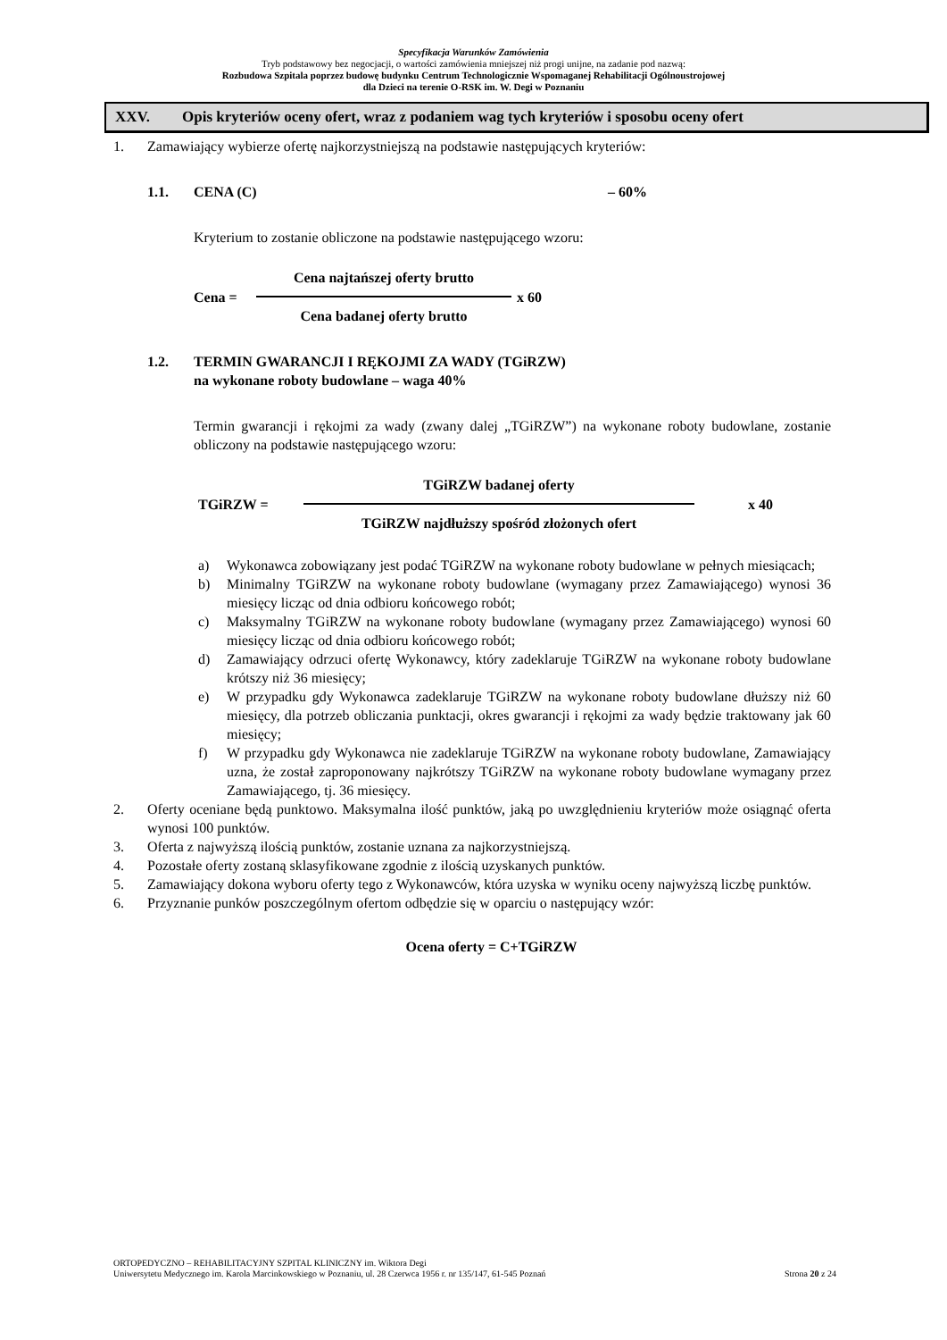Specyfikacja Warunków Zamówienia
Tryb podstawowy bez negocjacji, o wartości zamówienia mniejszej niż progi unijne, na zadanie pod nazwą:
Rozbudowa Szpitala poprzez budowę budynku Centrum Technologicznie Wspomaganej Rehabilitacji Ogólnoustrojowej
dla Dzieci na terenie O-RSK im. W. Degi w Poznaniu
XXV. Opis kryteriów oceny ofert, wraz z podaniem wag tych kryteriów i sposobu oceny ofert
1. Zamawiający wybierze ofertę najkorzystniejszą na podstawie następujących kryteriów:
1.1. CENA (C) – 60%
Kryterium to zostanie obliczone na podstawie następującego wzoru:
Cena =
Cena najtańszej oferty brutto
Cena badanej oferty brutto
x 60
1.2. TERMIN GWARANCJI I RĘKOJMI ZA WADY (TGiRZW)
na wykonane roboty budowlane – waga 40%
Termin gwarancji i rękojmi za wady (zwany dalej „TGiRZW”) na wykonane roboty budowlane, zostanie obliczony na podstawie następującego wzoru:
TGiRZW =
TGiRZW badanej oferty
TGiRZW najdłuższy spośród złożonych ofert
x 40
a) Wykonawca zobowiązany jest podać TGiRZW na wykonane roboty budowlane w pełnych miesiącach;
b) Minimalny TGiRZW na wykonane roboty budowlane (wymagany przez Zamawiającego) wynosi 36 miesięcy licząc od dnia odbioru końcowego robót;
c) Maksymalny TGiRZW na wykonane roboty budowlane (wymagany przez Zamawiającego) wynosi 60 miesięcy licząc od dnia odbioru końcowego robót;
d) Zamawiający odrzuci ofertę Wykonawcy, który zadeklaruje TGiRZW na wykonane roboty budowlane krótszy niż 36 miesięcy;
e) W przypadku gdy Wykonawca zadeklaruje TGiRZW na wykonane roboty budowlane dłuższy niż 60 miesięcy, dla potrzeb obliczania punktacji, okres gwarancji i rękojmi za wady będzie traktowany jak 60 miesięcy;
f) W przypadku gdy Wykonawca nie zadeklaruje TGiRZW na wykonane roboty budowlane, Zamawiający uzna, że został zaproponowany najkrótszy TGiRZW na wykonane roboty budowlane wymagany przez Zamawiającego, tj. 36 miesięcy.
2. Oferty oceniane będą punktowo. Maksymalna ilość punktów, jaką po uwzględnieniu kryteriów może osiągnąć oferta wynosi 100 punktów.
3. Oferta z najwyższą ilością punktów, zostanie uznana za najkorzystniejszą.
4. Pozostałe oferty zostaną sklasyfikowane zgodnie z ilością uzyskanych punktów.
5. Zamawiający dokona wyboru oferty tego z Wykonawców, która uzyska w wyniku oceny najwyższą liczbę punktów.
6. Przyznanie punków poszczególnym ofertom odbędzie się w oparciu o następujący wzór:
Ocena oferty = C+TGiRZW
ORTOPEDYCZNO – REHABILITACYJNY SZPITAL KLINICZNY im. Wiktora Degi
Uniwersytetu Medycznego im. Karola Marcinkowskiego w Poznaniu, ul. 28 Czerwca 1956 r. nr 135/147, 61-545 Poznań Strona 20 z 24